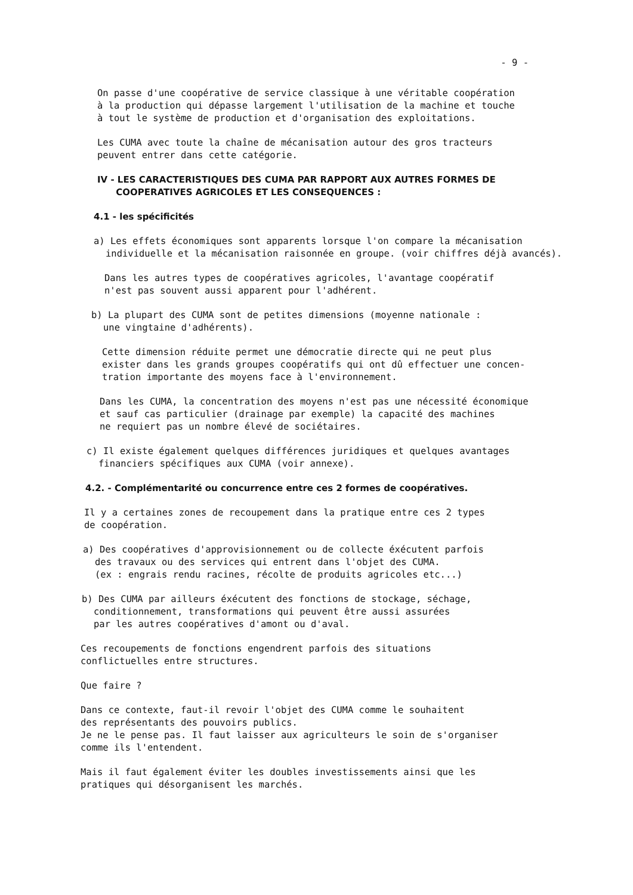- 9 -
On passe d'une coopérative de service classique à une véritable coopération
à la production qui dépasse largement l'utilisation de la machine et touche
à tout le système de production et d'organisation des exploitations.
Les CUMA avec toute la chaîne de mécanisation autour des gros tracteurs
peuvent entrer dans cette catégorie.
IV - LES CARACTERISTIQUES DES CUMA PAR RAPPORT AUX AUTRES FORMES DE
COOPERATIVES AGRICOLES ET LES CONSEQUENCES :
4.1 - les spécificités
a) Les effets économiques sont apparents lorsque l'on compare la mécanisation individuelle et la mécanisation raisonnée en groupe. (voir chiffres déjà avancés).
Dans les autres types de coopératives agricoles, l'avantage coopératif
n'est pas souvent aussi apparent pour l'adhérent.
b) La plupart des CUMA sont de petites dimensions (moyenne nationale :
une vingtaine d'adhérents).
Cette dimension réduite permet une démocratie directe qui ne peut plus
exister dans les grands groupes coopératifs qui ont dû effectuer une concen-
tration importante des moyens face à l'environnement.
Dans les CUMA, la concentration des moyens n'est pas une nécessité économique
et sauf cas particulier (drainage par exemple) la capacité des machines
ne requiert pas un nombre élevé de sociétaires.
c) Il existe également quelques différences juridiques et quelques avantages
financiers spécifiques aux CUMA (voir annexe).
4.2. - Complémentarité ou concurrence entre ces 2 formes de coopératives.
Il y a certaines zones de recoupement dans la pratique entre ces 2 types
de coopération.
a) Des coopératives d'approvisionnement ou de collecte éxécutent parfois
des travaux ou des services qui entrent dans l'objet des CUMA.
(ex : engrais rendu racines, récolte de produits agricoles etc...)
b) Des CUMA par ailleurs éxécutent des fonctions de stockage, séchage,
conditionnement, transformations qui peuvent être aussi assurées
par les autres coopératives d'amont ou d'aval.
Ces recoupements de fonctions engendrent parfois des situations
conflictuelles entre structures.
Que faire ?
Dans ce contexte, faut-il revoir l'objet des CUMA comme le souhaitent
des représentants des pouvoirs publics.
Je ne le pense pas. Il faut laisser aux agriculteurs le soin de s'organiser
comme ils l'entendent.
Mais il faut également éviter les doubles investissements ainsi que les
pratiques qui désorganisent les marchés.